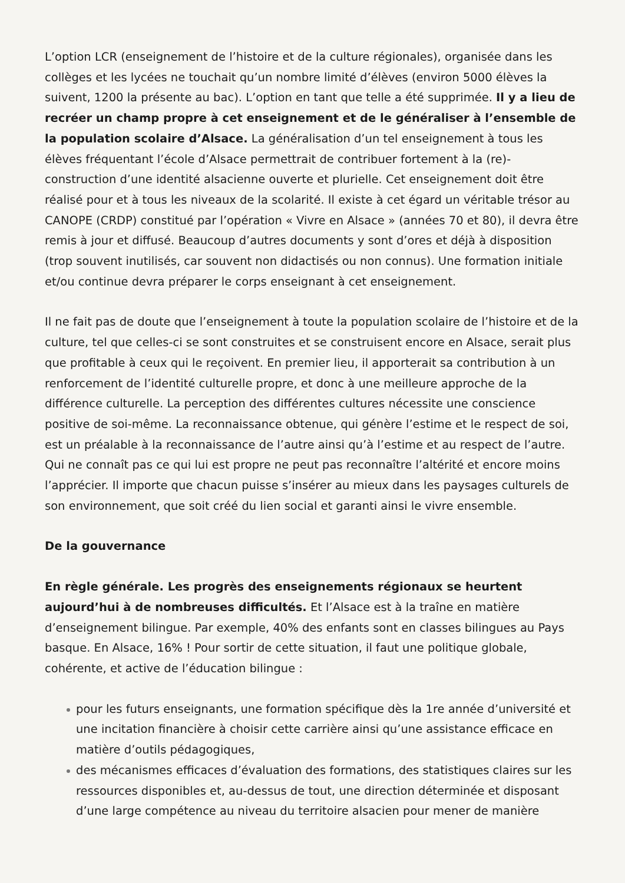L’option LCR (enseignement de l’histoire et de la culture régionales), organisée dans les collèges et les lycées ne touchait qu’un nombre limité d’élèves (environ 5000 élèves la suivent, 1200 la présente au bac). L’option en tant que telle a été supprimée. Il y a lieu de recréer un champ propre à cet enseignement et de le généraliser à l’ensemble de la population scolaire d’Alsace. La généralisation d’un tel enseignement à tous les élèves fréquentant l’école d’Alsace permettrait de contribuer fortement à la (re)-construction d’une identité alsacienne ouverte et plurielle. Cet enseignement doit être réalisé pour et à tous les niveaux de la scolarité. Il existe à cet égard un véritable trésor au CANOPE (CRDP) constitué par l’opération « Vivre en Alsace » (années 70 et 80), il devra être remis à jour et diffusé. Beaucoup d’autres documents y sont d’ores et déjà à disposition (trop souvent inutilisés, car souvent non didactisés ou non connus). Une formation initiale et/ou continue devra préparer le corps enseignant à cet enseignement.
Il ne fait pas de doute que l’enseignement à toute la population scolaire de l’histoire et de la culture, tel que celles-ci se sont construites et se construisent encore en Alsace, serait plus que profitable à ceux qui le reçoivent. En premier lieu, il apporterait sa contribution à un renforcement de l’identité culturelle propre, et donc à une meilleure approche de la différence culturelle. La perception des différentes cultures nécessite une conscience positive de soi-même. La reconnaissance obtenue, qui génère l’estime et le respect de soi, est un préalable à la reconnaissance de l’autre ainsi qu’à l’estime et au respect de l’autre. Qui ne connaît pas ce qui lui est propre ne peut pas reconnaître l’altérité et encore moins l’apprécier. Il importe que chacun puisse s’insérer au mieux dans les paysages culturels de son environnement, que soit créé du lien social et garanti ainsi le vivre ensemble.
De la gouvernance
En règle générale. Les progrès des enseignements régionaux se heurtent aujourd’hui à de nombreuses difficultés. Et l’Alsace est à la traîne en matière d’enseignement bilingue. Par exemple, 40% des enfants sont en classes bilingues au Pays basque. En Alsace, 16% ! Pour sortir de cette situation, il faut une politique globale, cohérente, et active de l’éducation bilingue :
pour les futurs enseignants, une formation spécifique dès la 1re année d’université et une incitation financière à choisir cette carrière ainsi qu’une assistance efficace en matière d’outils pédagogiques,
des mécanismes efficaces d’évaluation des formations, des statistiques claires sur les ressources disponibles et, au-dessus de tout, une direction déterminée et disposant d’une large compétence au niveau du territoire alsacien pour mener de manière